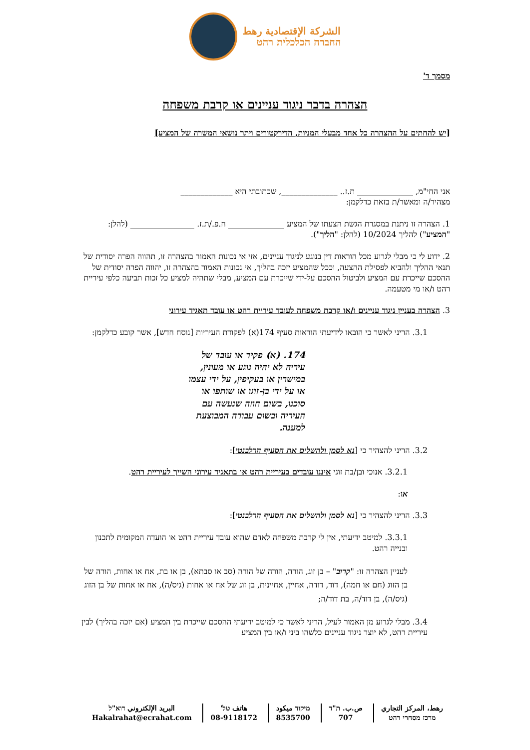الشركة الإقتصادية رهط
החברה הכלכלית רהט
מסמך ד'
הצהרה בדבר ניגוד עניינים או קרבת משפחה
[יש להחתים על ההצהרה כל אחד מבעלי המניות, הדירקטורים ויתר נושאי המשרה של המציע]
אני החי"מ, ______________ ת.ז.. ______________, שכתובתי היא _____________
מצהיר/ה ומאשר/ת בזאת כדלקמן:
1. הצהרה זו ניתנת במסגרת הגשת הצעתו של המציע ______________ ח.פ./ת.ז. ________________ (להלן: "המציע") להליך 10/2024 (להלן: "הליך").
2. ידוע לי כי מבלי לגרוע מכל הוראות דין בנוגע לניגוד עניינים, אזי אי נכונות האמור בהצהרה זו, תהווה הפרה יסודית של תנאי ההליך ולהביא לפסילת ההצעה, וככל שהמציע יזכה בהליך, אי נכונות האמור בהצהרה זו, יהווה הפרה יסודית של ההסכם שייכרת עם המציע ולביטול ההסכם על-ידי שייכרת עם המציע, מבלי שתהיה למציע כל זכות תביעה כלפי עיריית רהט ו/או מי מטעמה.
3. הצהרה בעניין ניגוד עניינים ו/או קרבת משפחה לעובד עיריית רהט או עובד תאגיד עירוני
3.1. הריני לאשר כי הובאו לידיעתי הוראות סעיף 174(א) לפקודת העיריות [נוסח חדש], אשר קובע כדלקמן:
174. (א) פקיד או עובד של עיריה לא יהיה נוגע או מעונין, במישרין או בעקיפין, על ידי עצמו או על ידי בן-זוגו או שותפו או סוכנו, בשום חוזה שנעשה עם העיריה ובשום עבודה המבוצעת למענה.
3.2. הריני להצהיר כי [נא לסמן ולהשלים את הסעיף הרלבנטי]:
3.2.1. אנוכי ובן/בת זוגי איננו עובדים בעיריית רהט או בתאגיד עירוני השייך לעיריית רהט.
או:
3.3. הריני להצהיר כי [נא לסמן ולהשלים את הסעיף הרלבנטי]:
3.3.1. למיטב ידיעתי, אין לי קרבת משפחה לאדם שהוא עובד עיריית רהט או הועדה המקומית לתכנון ובנייה רהט.
לעניין הצהרה זו: "קרוב" – בן זוג, הורה, הורה של הורה (סב או סבתא), בן או בת, אח או אחות, הורה של בן הזוג (חם או חמה), דוד, דודה, אחיין, אחיינית, בן זוג של אח או אחות (גיס/ה), אח או אחות של בן הזוג (גיס/ה), בן דוד/ה, בת דוד/ה;
3.4. מבלי לגרוע מן האמור לעיל, הריני לאשר כי למיטב ידיעתי ההסכם שייכרת בין המציע (אם יזכה בהליך) לבין עיריית רהט, לא יוצר ניגוד עניינים כלשהו ביני ו/או בין המציע
رهط، المركز التجاري
מרכז מסחרי רהט
ص.ب. ת"ד
707
מיקוד ميكود
8535700
هاتف טל'
08-9118172
البريد الإلكتروني דוא"ל
Hakalrahat@ecrahat.com